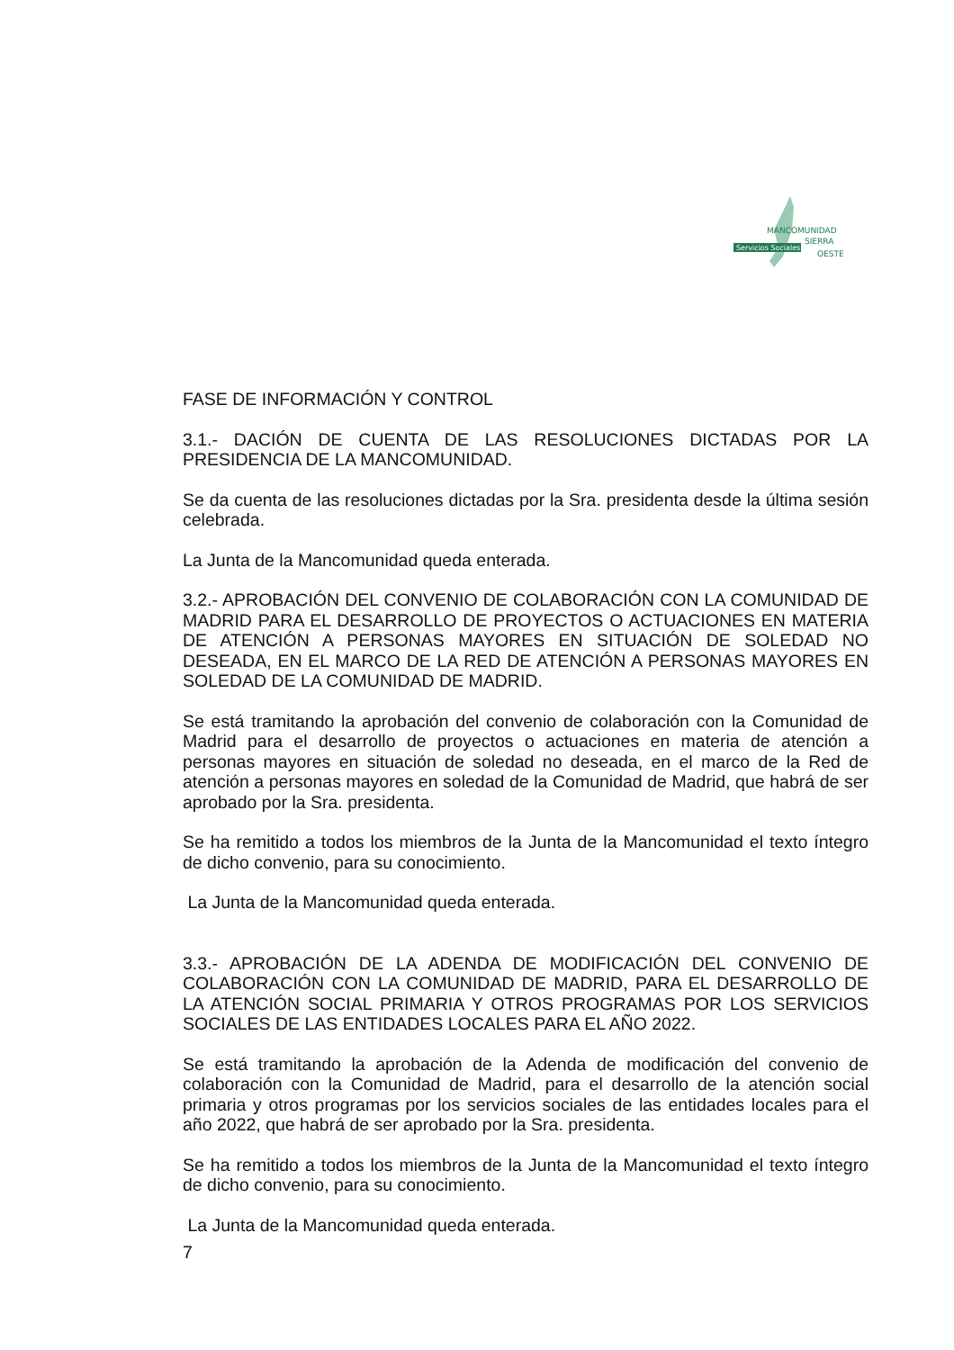Servicios Sociales
MANCOMUNIDAD
SIERRA
OESTE
FASE DE INFORMACIÓN Y CONTROL
3.1.- DACIÓN DE CUENTA DE LAS RESOLUCIONES DICTADAS POR LA PRESIDENCIA DE LA MANCOMUNIDAD.
Se da cuenta de las resoluciones dictadas por la Sra. presidenta desde la última sesión celebrada.
La Junta de la Mancomunidad queda enterada.
3.2.- APROBACIÓN DEL CONVENIO DE COLABORACIÓN CON LA COMUNIDAD DE MADRID PARA EL DESARROLLO DE PROYECTOS O ACTUACIONES EN MATERIA DE ATENCIÓN A PERSONAS MAYORES EN SITUACIÓN DE SOLEDAD NO DESEADA, EN EL MARCO DE LA RED DE ATENCIÓN A PERSONAS MAYORES EN SOLEDAD DE LA COMUNIDAD DE MADRID.
Se está tramitando la aprobación del convenio de colaboración con la Comunidad de Madrid para el desarrollo de proyectos o actuaciones en materia de atención a personas mayores en situación de soledad no deseada, en el marco de la Red de atención a personas mayores en soledad de la Comunidad de Madrid, que habrá de ser aprobado por la Sra. presidenta.
Se ha remitido a todos los miembros de la Junta de la Mancomunidad el texto íntegro de dicho convenio, para su conocimiento.
La Junta de la Mancomunidad queda enterada.
3.3.- APROBACIÓN DE LA ADENDA DE MODIFICACIÓN DEL CONVENIO DE COLABORACIÓN CON LA COMUNIDAD DE MADRID, PARA EL DESARROLLO DE LA ATENCIÓN SOCIAL PRIMARIA Y OTROS PROGRAMAS POR LOS SERVICIOS SOCIALES DE LAS ENTIDADES LOCALES PARA EL AÑO 2022.
Se está tramitando la aprobación de la Adenda de modificación del convenio de colaboración con la Comunidad de Madrid, para el desarrollo de la atención social primaria y otros programas por los servicios sociales de las entidades locales para el año 2022, que habrá de ser aprobado por la Sra. presidenta.
Se ha remitido a todos los miembros de la Junta de la Mancomunidad el texto íntegro de dicho convenio, para su conocimiento.
La Junta de la Mancomunidad queda enterada.
7